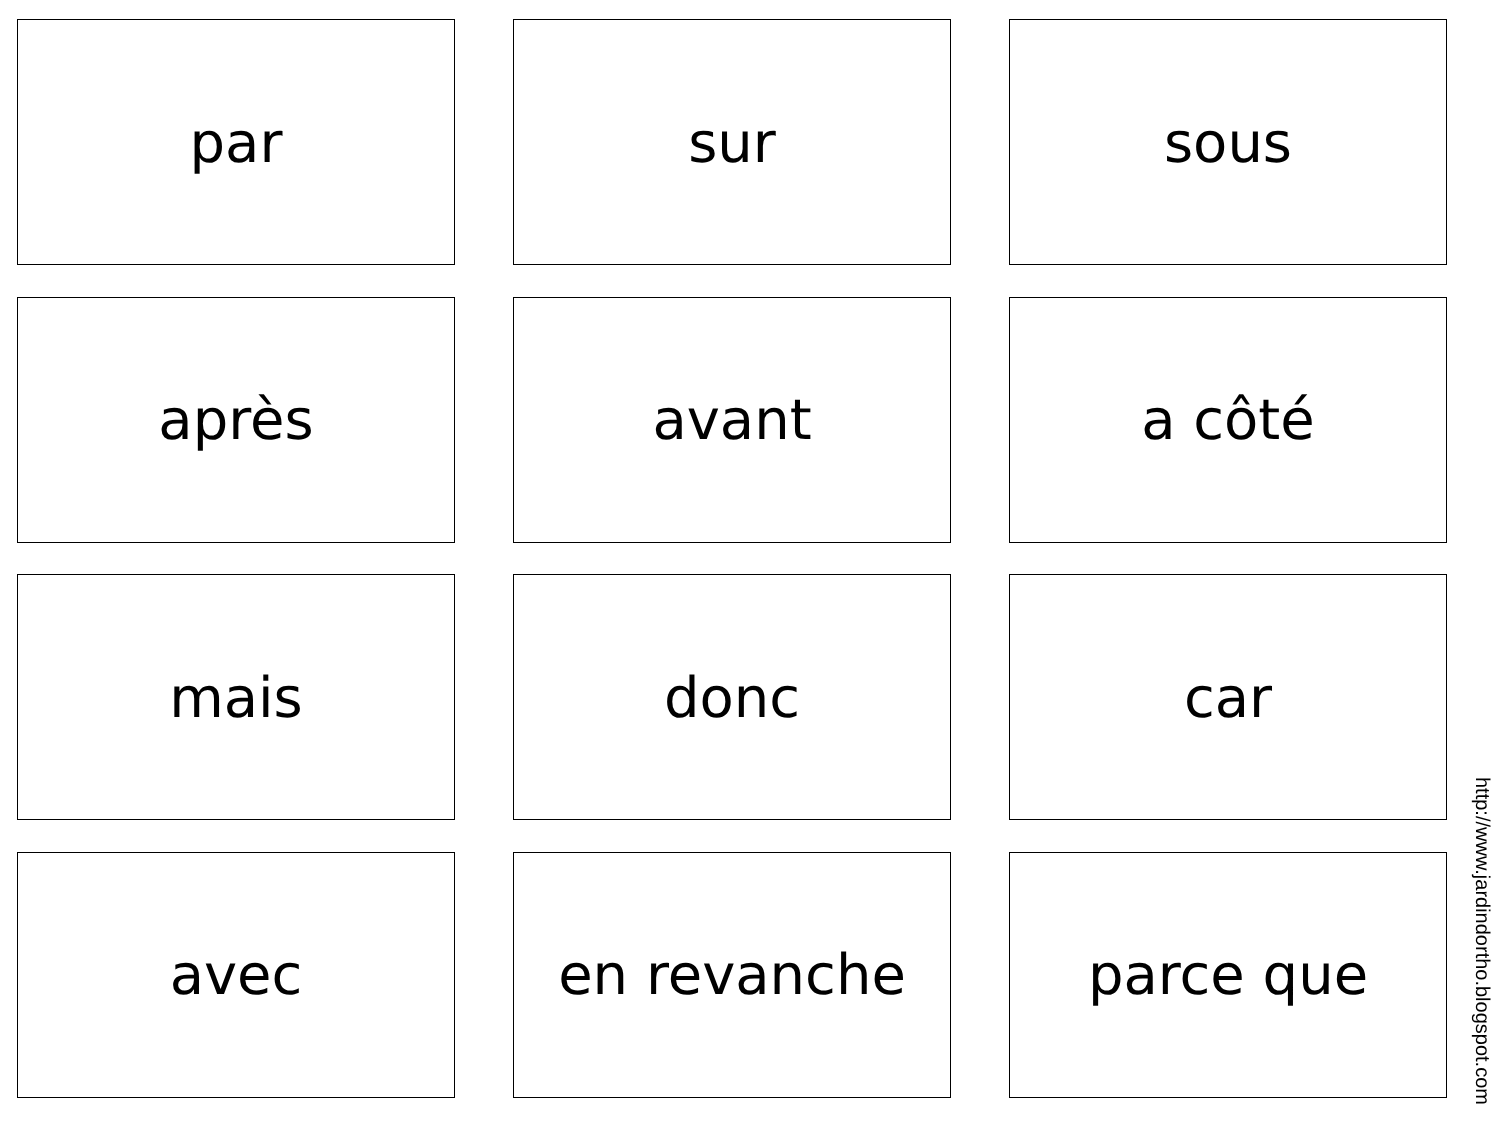par
sur
sous
après
avant
a côté
mais
donc
car
avec
en revanche
parce que
http://www.jardindortho.blogspot.com